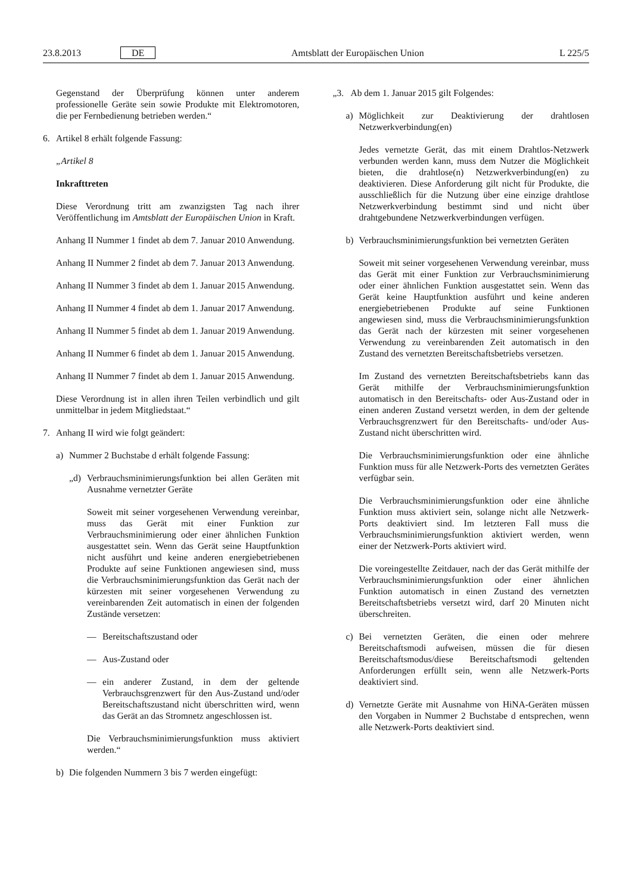23.8.2013 DE Amtsblatt der Europäischen Union L 225/5
Gegenstand der Überprüfung können unter anderem professionelle Geräte sein sowie Produkte mit Elektromotoren, die per Fernbedienung betrieben werden.“
6. Artikel 8 erhält folgende Fassung:
„Artikel 8
Inkrafttreten
Diese Verordnung tritt am zwanzigsten Tag nach ihrer Veröffentlichung im Amtsblatt der Europäischen Union in Kraft.
Anhang II Nummer 1 findet ab dem 7. Januar 2010 Anwendung.
Anhang II Nummer 2 findet ab dem 7. Januar 2013 Anwendung.
Anhang II Nummer 3 findet ab dem 1. Januar 2015 Anwendung.
Anhang II Nummer 4 findet ab dem 1. Januar 2017 Anwendung.
Anhang II Nummer 5 findet ab dem 1. Januar 2019 Anwendung.
Anhang II Nummer 6 findet ab dem 1. Januar 2015 Anwendung.
Anhang II Nummer 7 findet ab dem 1. Januar 2015 Anwendung.
Diese Verordnung ist in allen ihren Teilen verbindlich und gilt unmittelbar in jedem Mitgliedstaat.“
7. Anhang II wird wie folgt geändert:
a) Nummer 2 Buchstabe d erhält folgende Fassung:
„d) Verbrauchsminimierungsfunktion bei allen Geräten mit Ausnahme vernetzter Geräte
Soweit mit seiner vorgesehenen Verwendung vereinbar, muss das Gerät mit einer Funktion zur Verbrauchsminimierung oder einer ähnlichen Funktion ausgestattet sein. Wenn das Gerät seine Hauptfunktion nicht ausführt und keine anderen energiebetriebenen Produkte auf seine Funktionen angewiesen sind, muss die Verbrauchsminimierungsfunktion das Gerät nach der kürzesten mit seiner vorgesehenen Verwendung zu vereinbarenden Zeit automatisch in einen der folgenden Zustände versetzen:
— Bereitschaftszustand oder
— Aus-Zustand oder
— ein anderer Zustand, in dem der geltende Verbrauchsgrenzwert für den Aus-Zustand und/oder Bereitschaftszustand nicht überschritten wird, wenn das Gerät an das Stromnetz angeschlossen ist.
Die Verbrauchsminimierungsfunktion muss aktiviert werden.“
b) Die folgenden Nummern 3 bis 7 werden eingefügt:
„3. Ab dem 1. Januar 2015 gilt Folgendes:
a) Möglichkeit zur Deaktivierung der drahtlosen Netzwerkverbindung(en)
Jedes vernetzte Gerät, das mit einem Drahtlos-Netzwerk verbunden werden kann, muss dem Nutzer die Möglichkeit bieten, die drahtlose(n) Netzwerkverbindung(en) zu deaktivieren. Diese Anforderung gilt nicht für Produkte, die ausschließlich für die Nutzung über eine einzige drahtlose Netzwerkverbindung bestimmt sind und nicht über drahtgebundene Netzwerkverbindungen verfügen.
b) Verbrauchsminimierungsfunktion bei vernetzten Geräten
Soweit mit seiner vorgesehenen Verwendung vereinbar, muss das Gerät mit einer Funktion zur Verbrauchsminimierung oder einer ähnlichen Funktion ausgestattet sein. Wenn das Gerät keine Hauptfunktion ausführt und keine anderen energiebetriebenen Produkte auf seine Funktionen angewiesen sind, muss die Verbrauchsminimierungsfunktion das Gerät nach der kürzesten mit seiner vorgesehenen Verwendung zu vereinbarenden Zeit automatisch in den Zustand des vernetzten Bereitschaftsbetriebs versetzen.
Im Zustand des vernetzten Bereitschaftsbetriebs kann das Gerät mithilfe der Verbrauchsminimierungsfunktion automatisch in den Bereitschafts- oder Aus-Zustand oder in einen anderen Zustand versetzt werden, in dem der geltende Verbrauchsgrenzwert für den Bereitschafts- und/oder Aus-Zustand nicht überschritten wird.
Die Verbrauchsminimierungsfunktion oder eine ähnliche Funktion muss für alle Netzwerk-Ports des vernetzten Gerätes verfügbar sein.
Die Verbrauchsminimierungsfunktion oder eine ähnliche Funktion muss aktiviert sein, solange nicht alle Netzwerk-Ports deaktiviert sind. Im letzteren Fall muss die Verbrauchsminimierungsfunktion aktiviert werden, wenn einer der Netzwerk-Ports aktiviert wird.
Die voreingestellte Zeitdauer, nach der das Gerät mithilfe der Verbrauchsminimierungsfunktion oder einer ähnlichen Funktion automatisch in einen Zustand des vernetzten Bereitschaftsbetriebs versetzt wird, darf 20 Minuten nicht überschreiten.
c) Bei vernetzten Geräten, die einen oder mehrere Bereitschaftsmodi aufweisen, müssen die für diesen Bereitschaftsmodus/diese Bereitschaftsmodi geltenden Anforderungen erfüllt sein, wenn alle Netzwerk-Ports deaktiviert sind.
d) Vernetzte Geräte mit Ausnahme von HiNA-Geräten müssen den Vorgaben in Nummer 2 Buchstabe d entsprechen, wenn alle Netzwerk-Ports deaktiviert sind.